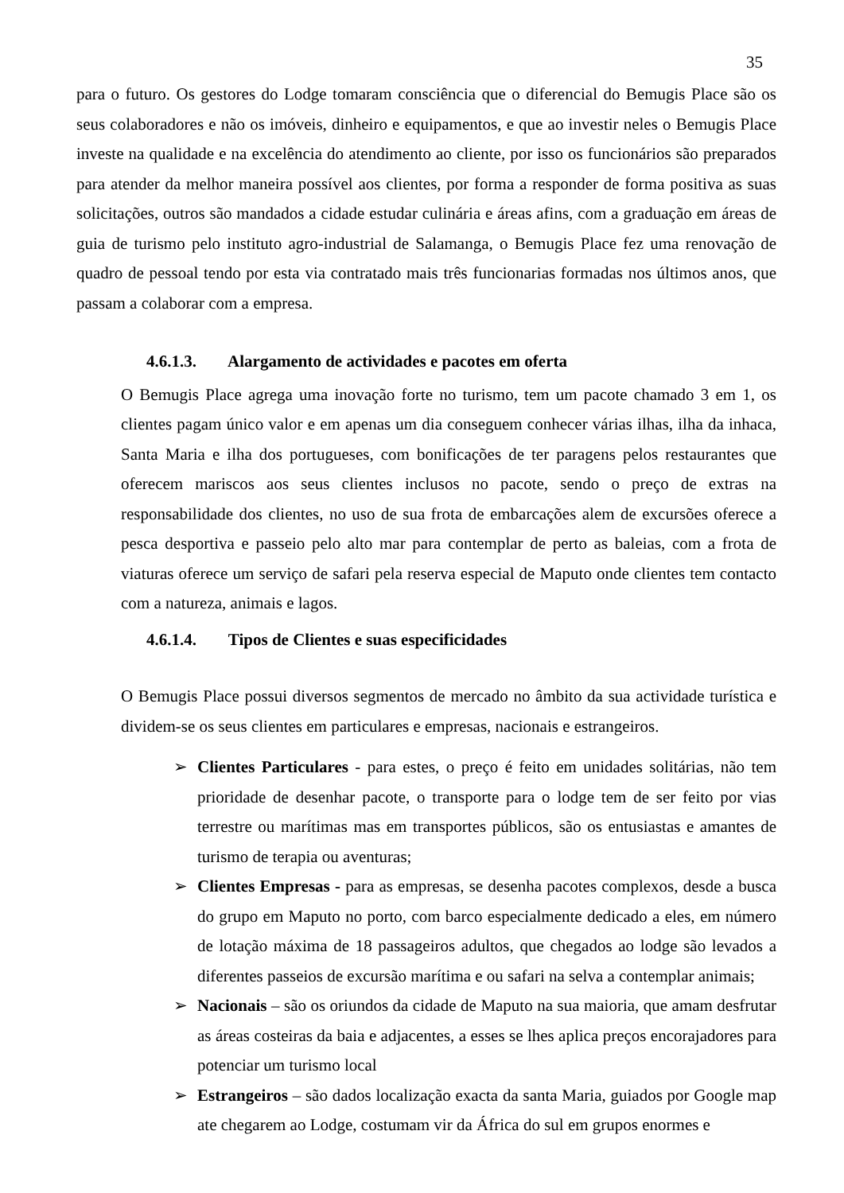35
para o futuro. Os gestores do Lodge tomaram consciência que o diferencial do Bemugis Place são os seus colaboradores e não os imóveis, dinheiro e equipamentos, e que ao investir neles o Bemugis Place investe na qualidade e na excelência do atendimento ao cliente, por isso os funcionários são preparados para atender da melhor maneira possível aos clientes, por forma a responder de forma positiva as suas solicitações, outros são mandados a cidade estudar culinária e áreas afins, com a graduação em áreas de guia de turismo pelo instituto agro-industrial de Salamanga, o Bemugis Place fez uma renovação de quadro de pessoal tendo por esta via contratado mais três funcionarias formadas nos últimos anos, que passam a colaborar com a empresa.
4.6.1.3. Alargamento de actividades e pacotes em oferta
O Bemugis Place agrega uma inovação forte no turismo, tem um pacote chamado 3 em 1, os clientes pagam único valor e em apenas um dia conseguem conhecer várias ilhas, ilha da inhaca, Santa Maria e ilha dos portugueses, com bonificações de ter paragens pelos restaurantes que oferecem mariscos aos seus clientes inclusos no pacote, sendo o preço de extras na responsabilidade dos clientes, no uso de sua frota de embarcações alem de excursões oferece a pesca desportiva e passeio pelo alto mar para contemplar de perto as baleias, com a frota de viaturas oferece um serviço de safari pela reserva especial de Maputo onde clientes tem contacto com a natureza, animais e lagos.
4.6.1.4. Tipos de Clientes e suas especificidades
O Bemugis Place possui diversos segmentos de mercado no âmbito da sua actividade turística e dividem-se os seus clientes em particulares e empresas, nacionais e estrangeiros.
➢ Clientes Particulares - para estes, o preço é feito em unidades solitárias, não tem prioridade de desenhar pacote, o transporte para o lodge tem de ser feito por vias terrestre ou marítimas mas em transportes públicos, são os entusiastas e amantes de turismo de terapia ou aventuras;
➢ Clientes Empresas - para as empresas, se desenha pacotes complexos, desde a busca do grupo em Maputo no porto, com barco especialmente dedicado a eles, em número de lotação máxima de 18 passageiros adultos, que chegados ao lodge são levados a diferentes passeios de excursão marítima e ou safari na selva a contemplar animais;
➢ Nacionais – são os oriundos da cidade de Maputo na sua maioria, que amam desfrutar as áreas costeiras da baia e adjacentes, a esses se lhes aplica preços encorajadores para potenciar um turismo local
➢ Estrangeiros – são dados localização exacta da santa Maria, guiados por Google map ate chegarem ao Lodge, costumam vir da África do sul em grupos enormes e